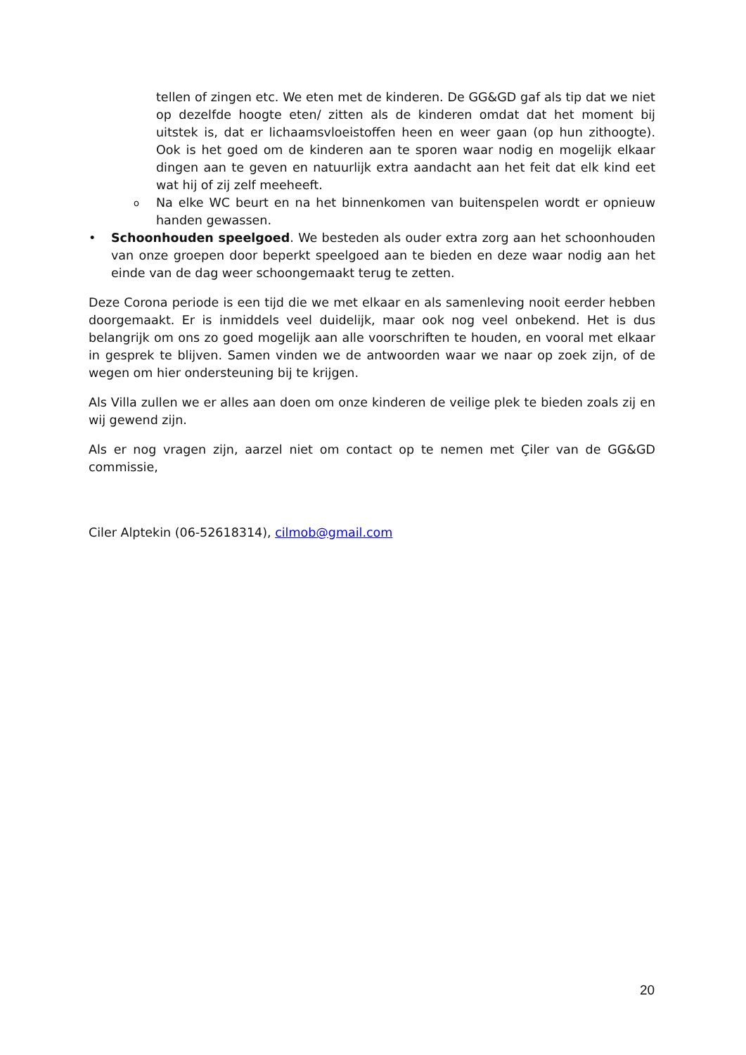tellen of zingen etc. We eten met de kinderen. De GG&GD gaf als tip dat we niet op dezelfde hoogte eten/ zitten als de kinderen omdat dat het moment bij uitstek is, dat er lichaamsvloeistoffen heen en weer gaan (op hun zithoogte). Ook is het goed om de kinderen aan te sporen waar nodig en mogelijk elkaar dingen aan te geven en natuurlijk extra aandacht aan het feit dat elk kind eet wat hij of zij zelf meeheeft.
o Na elke WC beurt en na het binnenkomen van buitenspelen wordt er opnieuw handen gewassen.
• Schoonhouden speelgoed. We besteden als ouder extra zorg aan het schoonhouden van onze groepen door beperkt speelgoed aan te bieden en deze waar nodig aan het einde van de dag weer schoongemaakt terug te zetten.
Deze Corona periode is een tijd die we met elkaar en als samenleving nooit eerder hebben doorgemaakt. Er is inmiddels veel duidelijk, maar ook nog veel onbekend. Het is dus belangrijk om ons zo goed mogelijk aan alle voorschriften te houden, en vooral met elkaar in gesprek te blijven. Samen vinden we de antwoorden waar we naar op zoek zijn, of de wegen om hier ondersteuning bij te krijgen.
Als Villa zullen we er alles aan doen om onze kinderen de veilige plek te bieden zoals zij en wij gewend zijn.
Als er nog vragen zijn, aarzel niet om contact op te nemen met Çiler van de GG&GD commissie,
Ciler Alptekin (06-52618314), cilmob@gmail.com
20